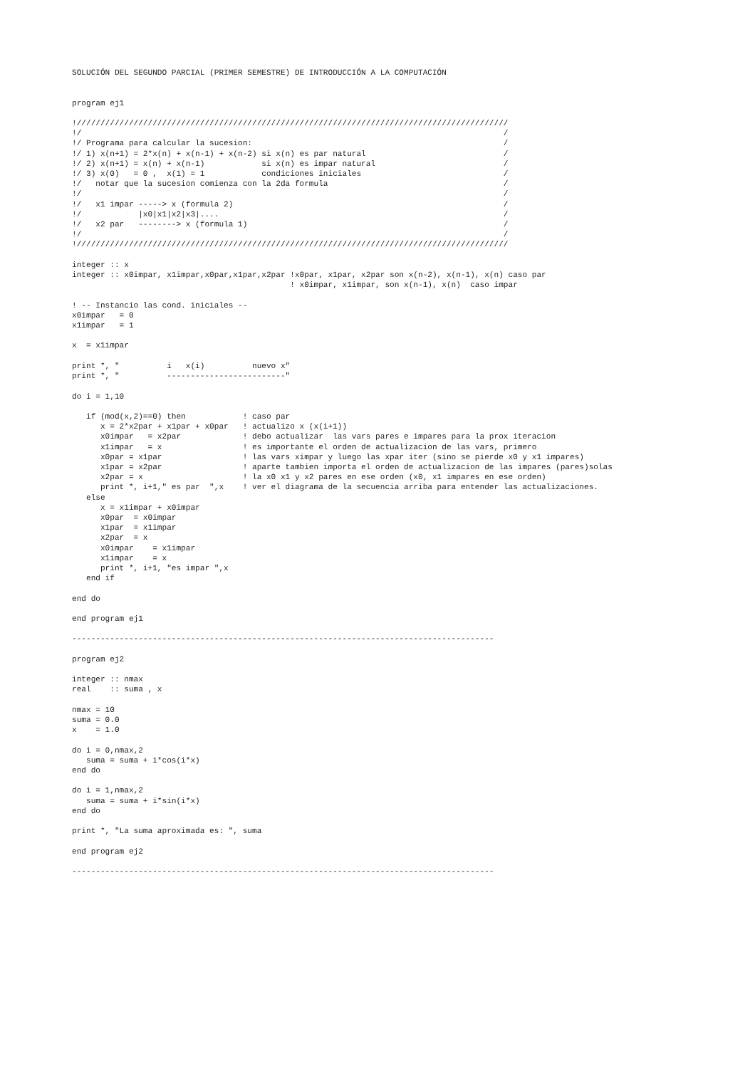SOLUCIÓN DEL SEGUNDO PARCIAL (PRIMER SEMESTRE) DE INTRODUCCIÓN A LA COMPUTACIÓN


program ej1

!///////////////////////////////////////////////////////////////////////////////////////////
!/                                                                                         /
!/ Programa para calcular la sucesion:                                                     /
!/ 1) x(n+1) = 2*x(n) + x(n-1) + x(n-2) si x(n) es par natural                             /
!/ 2) x(n+1) = x(n) + x(n-1)            si x(n) es impar natural                           /
!/ 3) x(0)   = 0 ,  x(1) = 1            condiciones iniciales                              /
!/   notar que la sucesion comienza con la 2da formula                                     /
!/                                                                                         /
!/   x1 impar -----> x (formula 2)                                                         /
!/            |x0|x1|x2|x3|....                                                            /
!/   x2 par   --------> x (formula 1)                                                      /
!/                                                                                         /
!///////////////////////////////////////////////////////////////////////////////////////////

integer :: x
integer :: x0impar, x1impar,x0par,x1par,x2par !x0par, x1par, x2par son x(n-2), x(n-1), x(n) caso par
                                              ! x0impar, x1impar, son x(n-1), x(n)  caso impar

! -- Instancio las cond. iniciales --
x0impar   = 0
x1impar   = 1

x  = x1impar

print *, "          i   x(i)          nuevo x"
print *, "          -------------------------"

do i = 1,10

   if (mod(x,2)==0) then            ! caso par
      x = 2*x2par + x1par + x0par   ! actualizo x (x(i+1))
      x0impar   = x2par             ! debo actualizar  las vars pares e impares para la prox iteracion
      x1impar   = x                 ! es importante el orden de actualizacion de las vars, primero
      x0par = x1par                 ! las vars ximpar y luego las xpar iter (sino se pierde x0 y x1 impares)
      x1par = x2par                 ! aparte tambien importa el orden de actualizacion de las impares (pares)solas
      x2par = x                     ! la x0 x1 y x2 pares en ese orden (x0, x1 impares en ese orden)
      print *, i+1," es par  ",x    ! ver el diagrama de la secuencia arriba para entender las actualizaciones.
   else
      x = x1impar + x0impar
      x0par  = x0impar
      x1par  = x1impar
      x2par  = x
      x0impar    = x1impar
      x1impar    = x
      print *, i+1, "es impar ",x
   end if

end do

end program ej1

-----------------------------------------------------------------------------------------

program ej2

integer :: nmax
real    :: suma , x

nmax = 10
suma = 0.0
x    = 1.0

do i = 0,nmax,2
   suma = suma + i*cos(i*x)
end do

do i = 1,nmax,2
   suma = suma + i*sin(i*x)
end do

print *, "La suma aproximada es: ", suma

end program ej2

-----------------------------------------------------------------------------------------